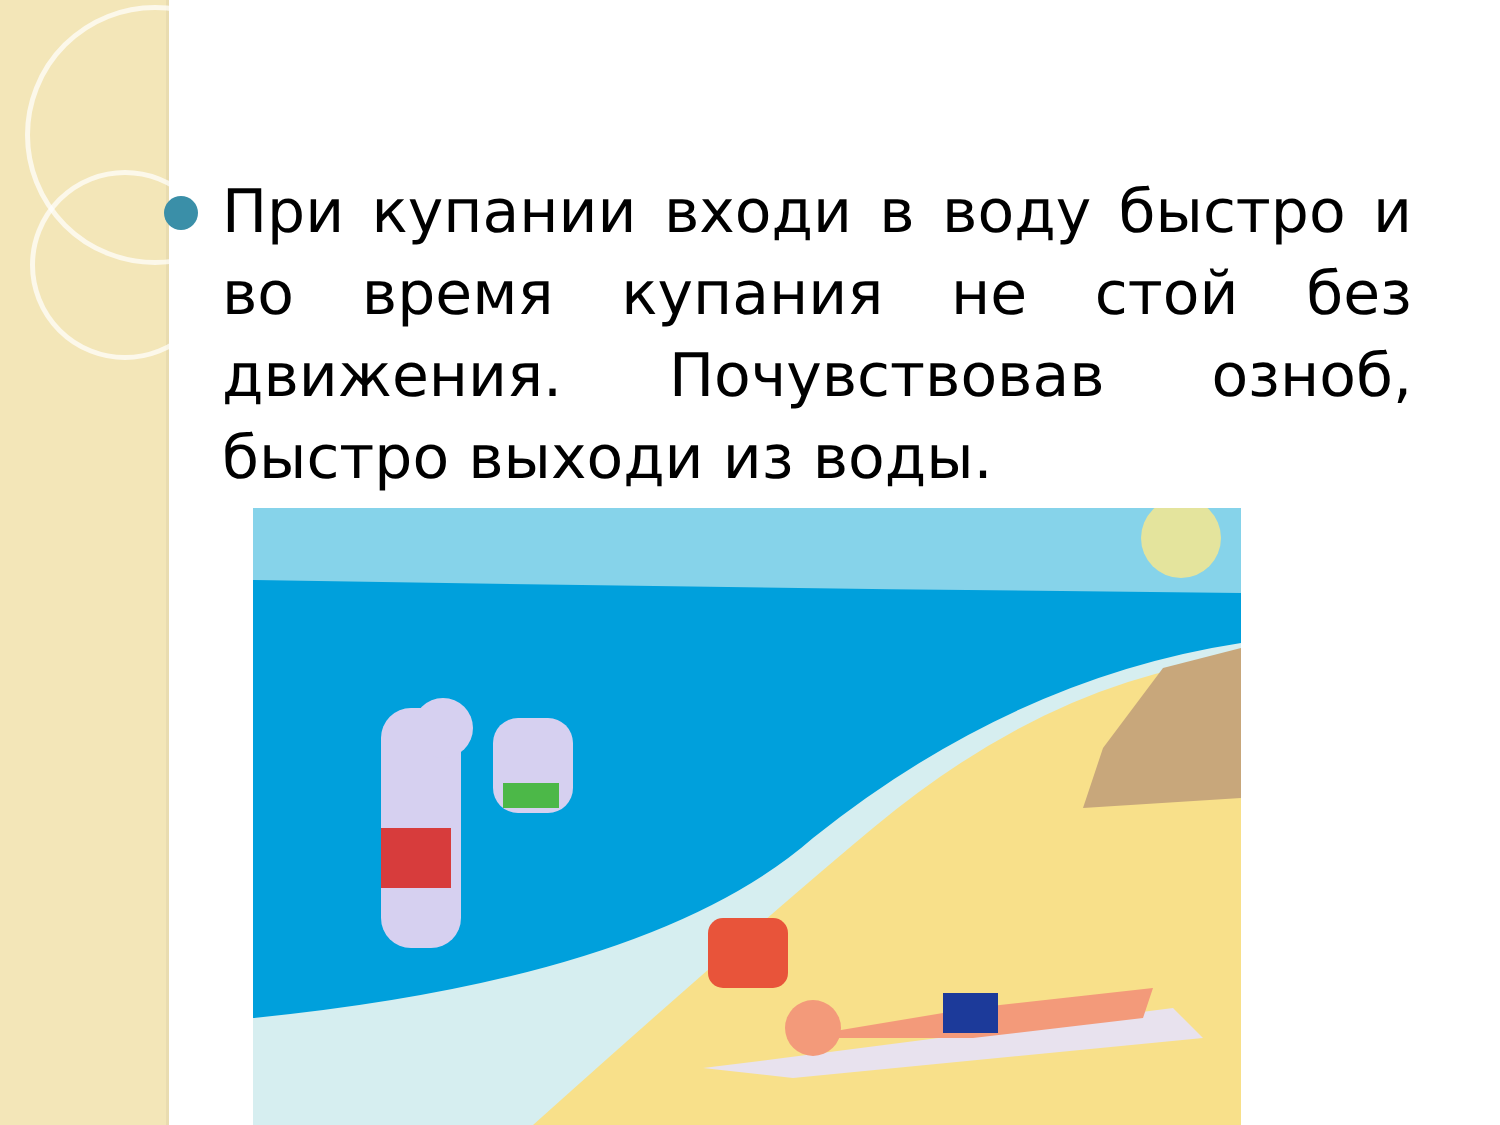При купании входи в воду быстро и во время купания не стой без движения. Почувствовав озноб, быстро выходи из воды.